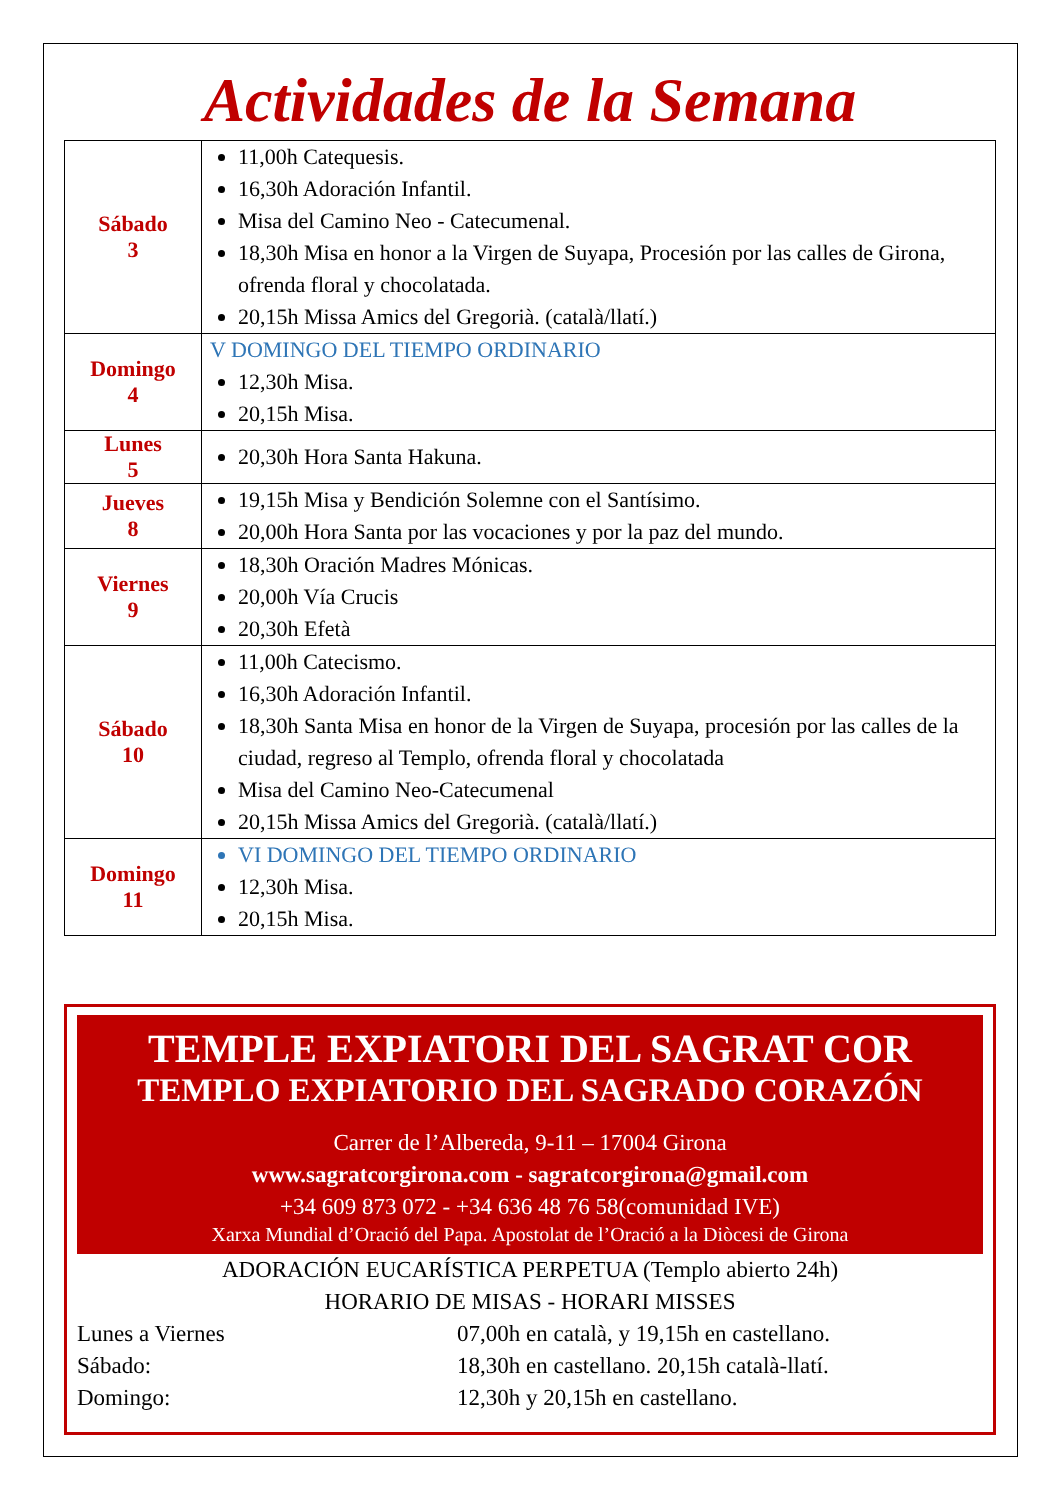Actividades de la Semana
| Sábado 3 | 11,00h Catequesis. 16,30h Adoración Infantil. Misa del Camino Neo - Catecumenal. 18,30h Misa en honor a la Virgen de Suyapa, Procesión por las calles de Girona, ofrenda floral y chocolatada. 20,15h Missa Amics del Gregorià. (català/llatí.) |
| Domingo 4 | V DOMINGO DEL TIEMPO ORDINARIO 12,30h Misa. 20,15h Misa. |
| Lunes 5 | 20,30h Hora Santa Hakuna. |
| Jueves 8 | 19,15h Misa y Bendición Solemne con el Santísimo. 20,00h Hora Santa por las vocaciones y por la paz del mundo. |
| Viernes 9 | 18,30h Oración Madres Mónicas. 20,00h Vía Crucis 20,30h Efetà |
| Sábado 10 | 11,00h Catecismo. 16,30h Adoración Infantil. 18,30h Santa Misa en honor de la Virgen de Suyapa, procesión por las calles de la ciudad, regreso al Templo, ofrenda floral y chocolatada Misa del Camino Neo-Catecumenal 20,15h Missa Amics del Gregorià. (català/llatí.) |
| Domingo 11 | VI DOMINGO DEL TIEMPO ORDINARIO 12,30h Misa. 20,15h Misa. |
TEMPLE EXPIATORI DEL SAGRAT COR
TEMPLO EXPIATORIO DEL SAGRADO CORAZÓN
Carrer de l’Albereda, 9-11 – 17004 Girona
www.sagratcorgirona.com - sagratcorgirona@gmail.com
+34 609 873 072 - +34 636 48 76 58(comunidad IVE)
Xarxa Mundial d’Oració del Papa. Apostolat de l’Oració a la Diòcesi de Girona
ADORACIÓN EUCARÍSTICA PERPETUA (Templo abierto 24h)
HORARIO DE MISAS - HORARI MISSES
| Lunes a Viernes | 07,00h en català, y 19,15h en castellano. |
| Sábado: | 18,30h en castellano. 20,15h català-llatí. |
| Domingo: | 12,30h y 20,15h en castellano. |